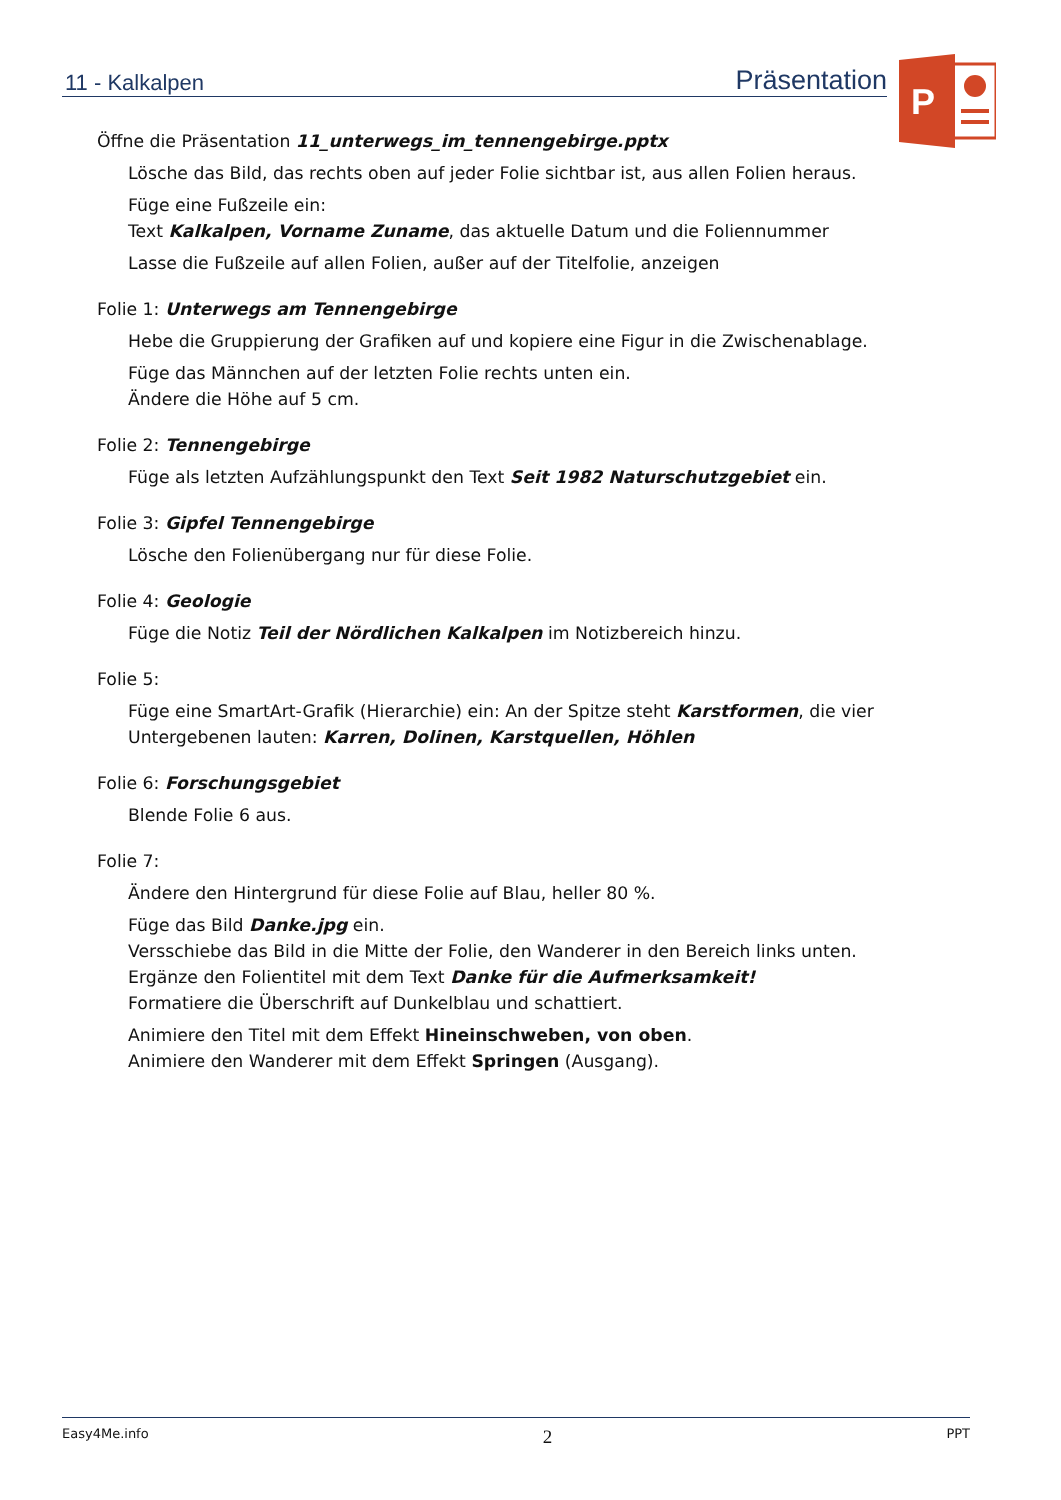11 - Kalkalpen Präsentation
P
Öffne die Präsentation 11_unterwegs_im_tennengebirge.pptx
Lösche das Bild, das rechts oben auf jeder Folie sichtbar ist, aus allen Folien heraus.
Füge eine Fußzeile ein:
Text Kalkalpen, Vorname Zuname, das aktuelle Datum und die Foliennummer
Lasse die Fußzeile auf allen Folien, außer auf der Titelfolie, anzeigen
Folie 1: Unterwegs am Tennengebirge
Hebe die Gruppierung der Grafiken auf und kopiere eine Figur in die Zwischenablage.
Füge das Männchen auf der letzten Folie rechts unten ein.
Ändere die Höhe auf 5 cm.
Folie 2: Tennengebirge
Füge als letzten Aufzählungspunkt den Text Seit 1982 Naturschutzgebiet ein.
Folie 3: Gipfel Tennengebirge
Lösche den Folienübergang nur für diese Folie.
Folie 4: Geologie
Füge die Notiz Teil der Nördlichen Kalkalpen im Notizbereich hinzu.
Folie 5:
Füge eine SmartArt-Grafik (Hierarchie) ein: An der Spitze steht Karstformen, die vier Untergebenen lauten: Karren, Dolinen, Karstquellen, Höhlen
Folie 6: Forschungsgebiet
Blende Folie 6 aus.
Folie 7:
Ändere den Hintergrund für diese Folie auf Blau, heller 80 %.
Füge das Bild Danke.jpg ein.
Versschiebe das Bild in die Mitte der Folie, den Wanderer in den Bereich links unten.
Ergänze den Folientitel mit dem Text Danke für die Aufmerksamkeit!
Formatiere die Überschrift auf Dunkelblau und schattiert.
Animiere den Titel mit dem Effekt Hineinschweben, von oben.
Animiere den Wanderer mit dem Effekt Springen (Ausgang).
Easy4Me.info 2 PPT